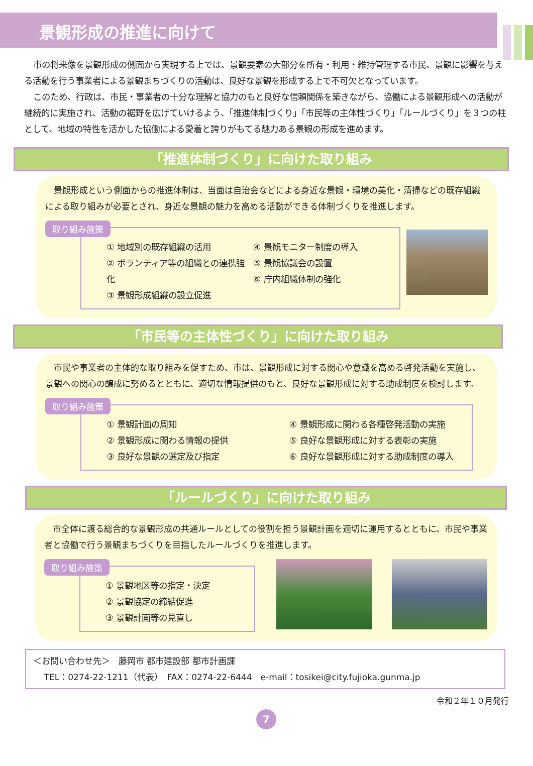景観形成の推進に向けて
市の将来像を景観形成の側面から実現する上では、景観要素の大部分を所有・利用・維持管理する市民、景観に影響を与える活動を行う事業者による景観まちづくりの活動は、良好な景観を形成する上で不可欠となっています。
このため、行政は、市民・事業者の十分な理解と協力のもと良好な信頼関係を築きながら、協働による景観形成への活動が継続的に実施され、活動の裾野を広げていけるよう、「推進体制づくり」「市民等の主体性づくり」「ルールづくり」を３つの柱として、地域の特性を活かした協働による愛着と誇りがもてる魅力ある景観の形成を進めます。
「推進体制づくり」に向けた取り組み
景観形成という側面からの推進体制は、当面は自治会などによる身近な景観・環境の美化・清掃などの既存組織による取り組みが必要とされ、身近な景観の魅力を高める活動ができる体制づくりを推進します。
取り組み施策
① 地域別の既存組織の活用
② ボランティア等の組織との連携強化
③ 景観形成組織の設立促進
④ 景観モニター制度の導入
⑤ 景観協議会の設置
⑥ 庁内組織体制の強化
「市民等の主体性づくり」に向けた取り組み
市民や事業者の主体的な取り組みを促すため、市は、景観形成に対する関心や意識を高める啓発活動を実施し、景観への関心の醸成に努めるとともに、適切な情報提供のもと、良好な景観形成に対する助成制度を検討します。
取り組み施策
① 景観計画の周知
② 景観形成に関わる情報の提供
③ 良好な景観の選定及び指定
④ 景観形成に関わる各種啓発活動の実施
⑤ 良好な景観形成に対する表彰の実施
⑥ 良好な景観形成に対する助成制度の導入
「ルールづくり」に向けた取り組み
市全体に渡る総合的な景観形成の共通ルールとしての役割を担う景観計画を適切に運用するとともに、市民や事業者と協働で行う景観まちづくりを目指したルールづくりを推進します。
取り組み施策
① 景観地区等の指定・決定
② 景観協定の締結促進
③ 景観計画等の見直し
＜お問い合わせ先＞　藤岡市 都市建設部 都市計画課
TEL：0274-22-1211（代表）　FAX：0274-22-6444　e-mail：tosikei@city.fujioka.gunma.jp
令和２年１０月発行
7